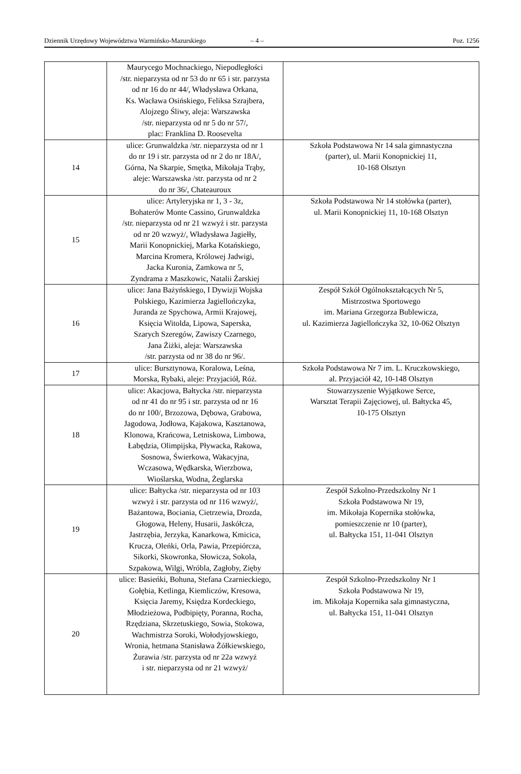Dziennik Urzędowy Województwa Warmińsko-Mazurskiego – 4 – Poz. 1256
| | Maurycego Mochnackiego, Niepodległości /str. nieparzysta od nr 53 do nr 65 i str. parzysta od nr 16 do nr 44/, Władysława Orkana, Ks. Wacława Osińskiego, Feliksa Szrajbera, Alojzego Śliwy, aleja: Warszawska /str. nieparzysta od nr 5 do nr 57/, plac: Franklina D. Roosevelta | |
| 14 | ulice: Grunwaldzka /str. nieparzysta od nr 1 do nr 19 i str. parzysta od nr 2 do nr 18A/, Górna, Na Skarpie, Smętka, Mikołaja Trąby, aleje: Warszawska /str. parzysta od nr 2 do nr 36/, Chateauroux | Szkoła Podstawowa Nr 14 sala gimnastyczna (parter), ul. Marii Konopnickiej 11, 10-168 Olsztyn |
| 15 | ulice: Artyleryjska nr 1, 3 - 3z, Bohaterów Monte Cassino, Grunwaldzka /str. nieparzysta od nr 21 wzwyż i str. parzysta od nr 20 wzwyż/, Władysława Jagiełły, Marii Konopnickiej, Marka Kotańskiego, Marcina Kromera, Królowej Jadwigi, Jacka Kuronia, Zamkowa nr 5, Zyndrama z Maszkowic, Natalii Żarskiej | Szkoła Podstawowa Nr 14 stołówka (parter), ul. Marii Konopnickiej 11, 10-168 Olsztyn |
| 16 | ulice: Jana Bażyńskiego, I Dywizji Wojska Polskiego, Kazimierza Jagiellończyka, Juranda ze Spychowa, Armii Krajowej, Księcia Witolda, Lipowa, Saperska, Szarych Szeregów, Zawiszy Czarnego, Jana Żiżki, aleja: Warszawska /str. parzysta od nr 38 do nr 96/. | Zespół Szkół Ogólnokształcących Nr 5, Mistrzostwa Sportowego im. Mariana Grzegorza Bublewicza, ul. Kazimierza Jagiellończyka 32, 10-062 Olsztyn |
| 17 | ulice: Bursztynowa, Koralowa, Leśna, Morska, Rybaki, aleje: Przyjaciół, Róż. | Szkoła Podstawowa Nr 7 im. L. Kruczkowskiego, al. Przyjaciół 42, 10-148 Olsztyn |
| 18 | ulice: Akacjowa, Bałtycka /str. nieparzysta od nr 41 do nr 95 i str. parzysta od nr 16 do nr 100/, Brzozowa, Dębowa, Grabowa, Jagodowa, Jodłowa, Kajakowa, Kasztanowa, Klonowa, Krańcowa, Letniskowa, Limbowa, Łabędzia, Olimpijska, Pływacka, Rakowa, Sosnowa, Świerkowa, Wakacyjna, Wczasowa, Wędkarska, Wierzbowa, Wioślarska, Wodna, Żeglarska | Stowarzyszenie Wyjątkowe Serce, Warsztat Terapii Zajęciowej, ul. Bałtycka 45, 10-175 Olsztyn |
| 19 | ulice: Bałtycka /str. nieparzysta od nr 103 wzwyż i str. parzysta od nr 116 wzwyż/, Bażantowa, Bociania, Cietrzewia, Drozda, Głogowa, Heleny, Husarii, Jaskółcza, Jastrzębia, Jerzyka, Kanarkowa, Kmicica, Krucza, Oleńki, Orla, Pawia, Przepiórcza, Sikorki, Skowronka, Słowicza, Sokola, Szpakowa, Wilgi, Wróbla, Zagłoby, Zięby | Zespół Szkolno-Przedszkolny Nr 1 Szkoła Podstawowa Nr 19, im. Mikołaja Kopernika stołówka, pomieszczenie nr 10 (parter), ul. Bałtycka 151, 11-041 Olsztyn |
| 20 | ulice: Basieńki, Bohuna, Stefana Czarnieckiego, Gołębia, Ketlinga, Kiemliczów, Kresowa, Księcia Jaremy, Księdza Kordeckiego, Młodzieżowa, Podbipięty, Poranna, Rocha, Rzędziana, Skrzetuskiego, Sowia, Stokowa, Wachmistrza Soroki, Wołodyjowskiego, Wronia, hetmana Stanisława Żółkiewskiego, Żurawia /str. parzysta od nr 22a wzwyż i str. nieparzysta od nr 21 wzwyż/ | Zespół Szkolno-Przedszkolny Nr 1 Szkoła Podstawowa Nr 19, im. Mikołaja Kopernika sala gimnastyczna, ul. Bałtycka 151, 11-041 Olsztyn |